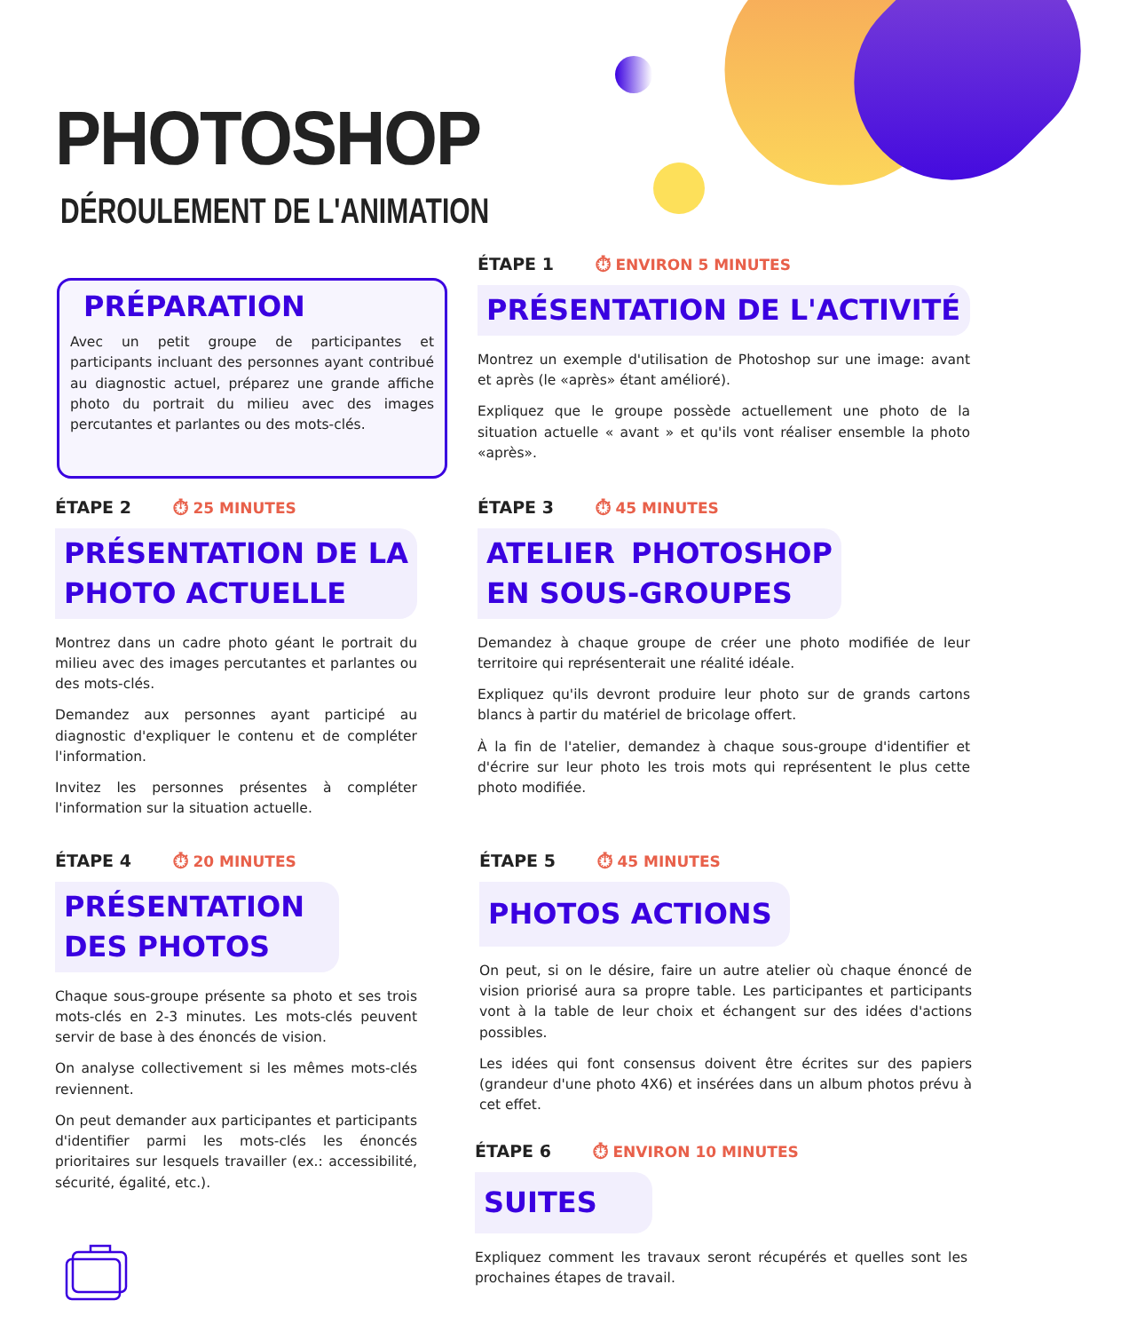PHOTOSHOP
DÉROULEMENT DE L'ANIMATION
PRÉPARATION
Avec un petit groupe de participantes et participants incluant des personnes ayant contribué au diagnostic actuel, préparez une grande affiche photo du portrait du milieu avec des images percutantes et parlantes ou des mots-clés.
ÉTAPE 1 ⏱ ENVIRON 5 MINUTES
PRÉSENTATION DE L'ACTIVITÉ
Montrez un exemple d'utilisation de Photoshop sur une image: avant et après (le «après» étant amélioré).
Expliquez que le groupe possède actuellement une photo de la situation actuelle « avant » et qu'ils vont réaliser ensemble la photo «après».
ÉTAPE 2 ⏱ 25 MINUTES
PRÉSENTATION DE LA PHOTO ACTUELLE
Montrez dans un cadre photo géant le portrait du milieu avec des images percutantes et parlantes ou des mots-clés.
Demandez aux personnes ayant participé au diagnostic d'expliquer le contenu et de compléter l'information.
Invitez les personnes présentes à compléter l'information sur la situation actuelle.
ÉTAPE 3 ⏱ 45 MINUTES
ATELIER PHOTOSHOP EN SOUS-GROUPES
Demandez à chaque groupe de créer une photo modifiée de leur territoire qui représenterait une réalité idéale.
Expliquez qu'ils devront produire leur photo sur de grands cartons blancs à partir du matériel de bricolage offert.
À la fin de l'atelier, demandez à chaque sous-groupe d'identifier et d'écrire sur leur photo les trois mots qui représentent le plus cette photo modifiée.
ÉTAPE 4 ⏱ 20 MINUTES
PRÉSENTATION DES PHOTOS
Chaque sous-groupe présente sa photo et ses trois mots-clés en 2-3 minutes. Les mots-clés peuvent servir de base à des énoncés de vision.
On analyse collectivement si les mêmes mots-clés reviennent.
On peut demander aux participantes et participants d'identifier parmi les mots-clés les énoncés prioritaires sur lesquels travailler (ex.: accessibilité, sécurité, égalité, etc.).
ÉTAPE 5 ⏱ 45 MINUTES
PHOTOS ACTIONS
On peut, si on le désire, faire un autre atelier où chaque énoncé de vision priorisé aura sa propre table. Les participantes et participants vont à la table de leur choix et échangent sur des idées d'actions possibles.
Les idées qui font consensus doivent être écrites sur des papiers (grandeur d'une photo 4X6) et insérées dans un album photos prévu à cet effet.
ÉTAPE 6 ⏱ ENVIRON 10 MINUTES
SUITES
Expliquez comment les travaux seront récupérés et quelles sont les prochaines étapes de travail.